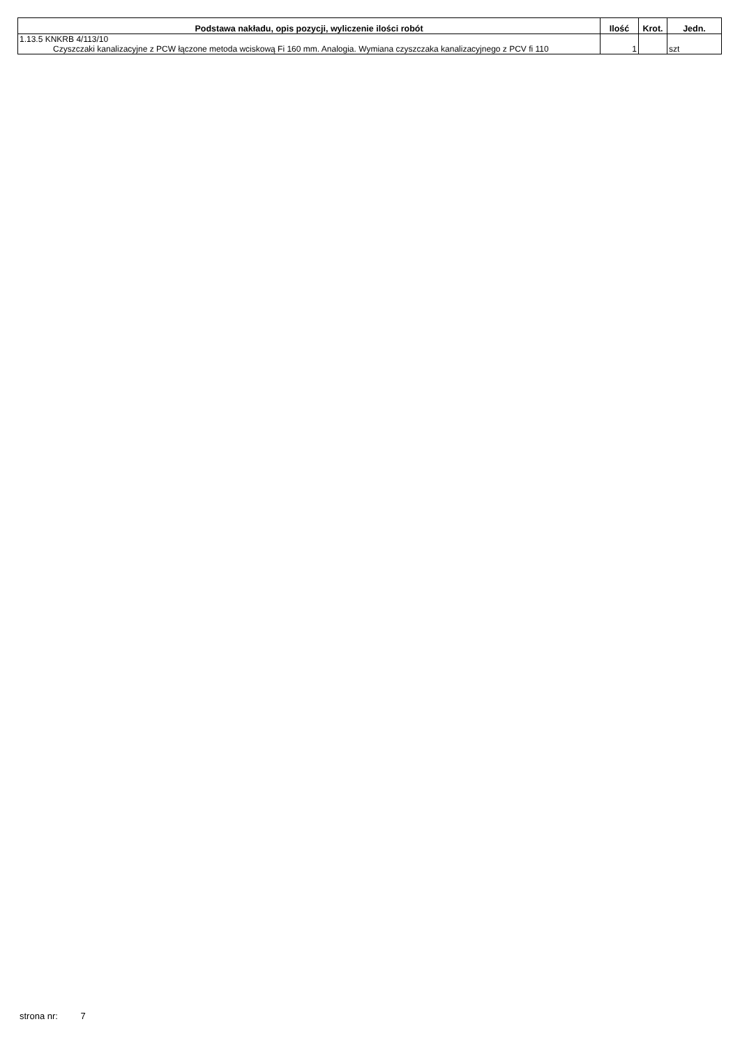| Podstawa nakładu, opis pozycji, wyliczenie ilości robót | Ilość | Krot. | Jedn. |
| --- | --- | --- | --- |
| 1.13.5 KNKRB 4/113/10 Czyszczaki kanalizacyjne z PCW łączone metoda wciskową Fi 160 mm. Analogia. Wymiana czyszczaka kanalizacyjnego z PCV fi 110 | 1 | | szt |
strona nr: 7